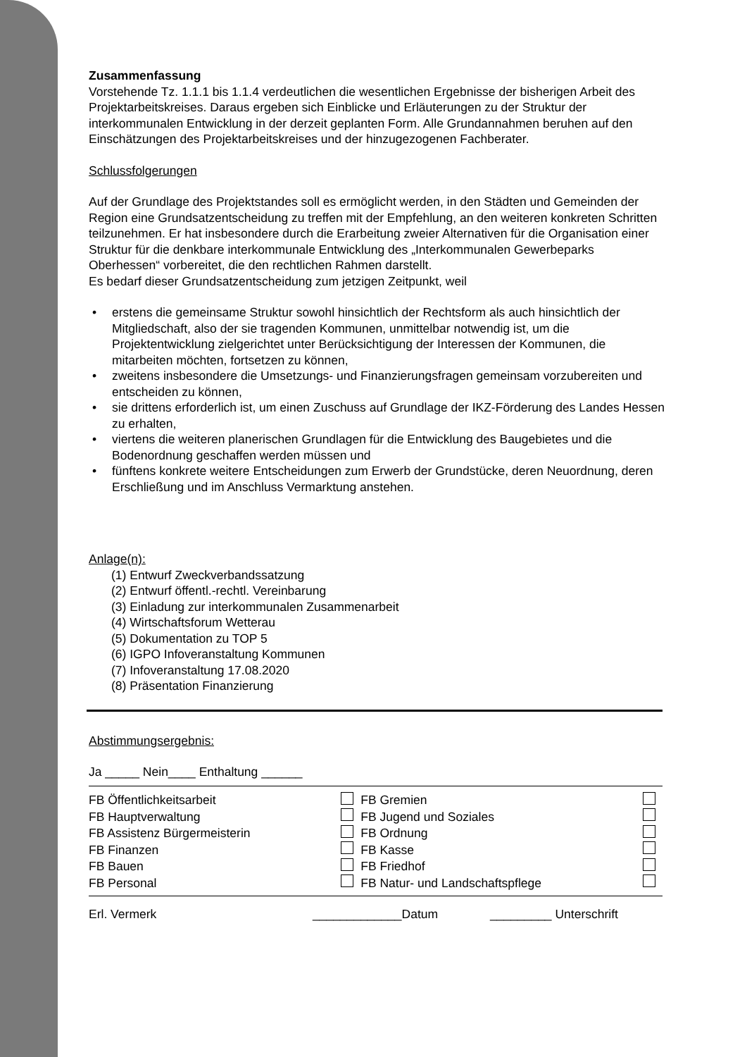Zusammenfassung
Vorstehende Tz. 1.1.1 bis 1.1.4 verdeutlichen die wesentlichen Ergebnisse der bisherigen Arbeit des Projektarbeitskreises. Daraus ergeben sich Einblicke und Erläuterungen zu der Struktur der interkommunalen Entwicklung in der derzeit geplanten Form. Alle Grundannahmen beruhen auf den Einschätzungen des Projektarbeitskreises und der hinzugezogenen Fachberater.
Schlussfolgerungen
Auf der Grundlage des Projektstandes soll es ermöglicht werden, in den Städten und Gemeinden der Region eine Grundsatzentscheidung zu treffen mit der Empfehlung, an den weiteren konkreten Schritten teilzunehmen. Er hat insbesondere durch die Erarbeitung zweier Alternativen für die Organisation einer Struktur für die denkbare interkommunale Entwicklung des „Interkommunalen Gewerbeparks Oberhessen“ vorbereitet, die den rechtlichen Rahmen darstellt.
Es bedarf dieser Grundsatzentscheidung zum jetzigen Zeitpunkt, weil
• erstens die gemeinsame Struktur sowohl hinsichtlich der Rechtsform als auch hinsichtlich der Mitgliedschaft, also der sie tragenden Kommunen, unmittelbar notwendig ist, um die Projektentwicklung zielgerichtet unter Berücksichtigung der Interessen der Kommunen, die mitarbeiten möchten, fortsetzen zu können,
• zweitens insbesondere die Umsetzungs- und Finanzierungsfragen gemeinsam vorzubereiten und entscheiden zu können,
• sie drittens erforderlich ist, um einen Zuschuss auf Grundlage der IKZ-Förderung des Landes Hessen zu erhalten,
• viertens die weiteren planerischen Grundlagen für die Entwicklung des Baugebietes und die Bodenordnung geschaffen werden müssen und
• fünftens konkrete weitere Entscheidungen zum Erwerb der Grundstücke, deren Neuordnung, deren Erschließung und im Anschluss Vermarktung anstehen.
Anlage(n):
(1) Entwurf Zweckverbandssatzung
(2) Entwurf öffentl.-rechtl. Vereinbarung
(3) Einladung zur interkommunalen Zusammenarbeit
(4) Wirtschaftsforum Wetterau
(5) Dokumentation zu TOP 5
(6) IGPO Infoveranstaltung Kommunen
(7) Infoveranstaltung 17.08.2020
(8) Präsentation Finanzierung
Abstimmungsergebnis:
Ja _____ Nein____ Enthaltung ______
| FB Öffentlichkeitsarbeit | | FB Gremien | |
| FB Hauptverwaltung | | FB Jugend und Soziales | |
| FB Assistenz Bürgermeisterin | | FB Ordnung | |
| FB Finanzen | | FB Kasse | |
| FB Bauen | | FB Friedhof | |
| FB Personal | | FB Natur- und Landschaftspflege | |
| Erl. Vermerk | _____________Datum | _________ Unterschrift |